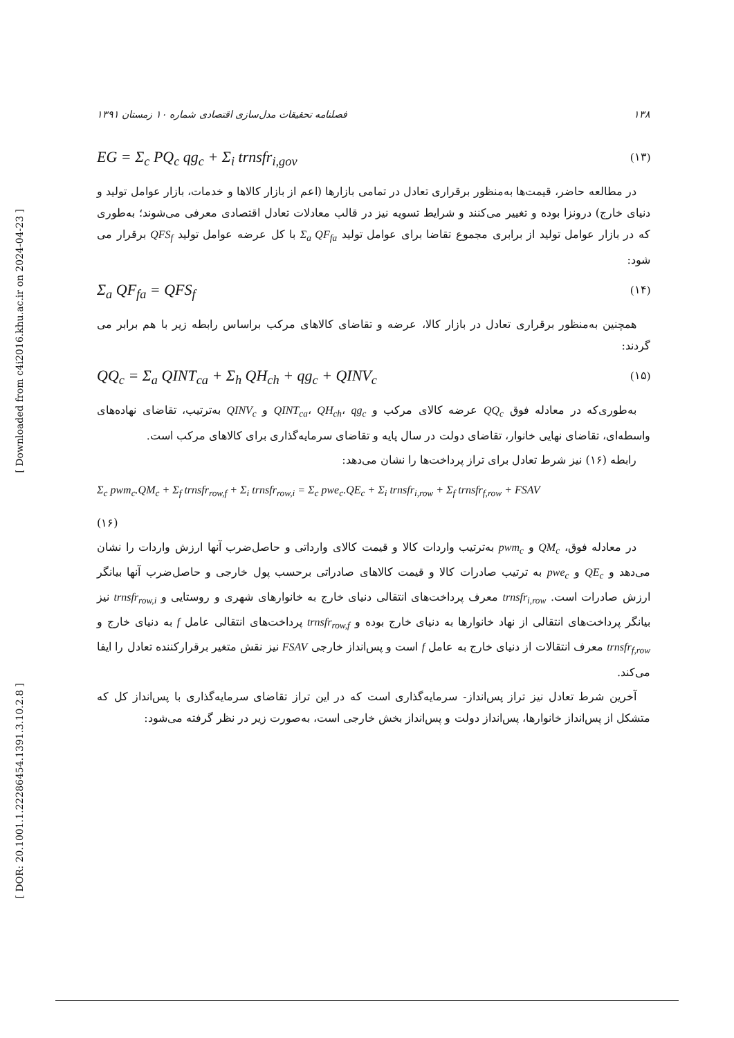[ Downloaded from c4i2016.khu.ac.ir on 2024-04-23 ]
[ DOR: 20.1001.1.22286454.1391.3.10.2.8 ]
۱۳۸ فصلنامه تحقیقات مدل‌سازی اقتصادی شماره ۱۰ زمستان ۱۳۹۱
EG = Σ<sub>c</sub> PQ<sub>c</sub> qg<sub>c</sub> + Σ<sub>i</sub> trnsfr<sub>i,gov</sub> (۱۳)
در مطالعه حاضر، قیمت‌ها به‌منظور برقراری تعادل در تمامی بازارها (اعم از بازار کالاها و خدمات، بازار عوامل تولید و دنیای خارج) درونزا بوده و تغییر می‌کنند و شرایط تسویه نیز در قالب معادلات تعادل اقتصادی معرفی می‌شوند؛ به‌طوری که در بازار عوامل تولید از برابری مجموع تقاضا برای عوامل تولید Σ<sub>a</sub> QF<sub>fa</sub> با کل عرضه عوامل تولید QFS<sub>f</sub> برقرار می شود:
Σ<sub>a</sub> QF<sub>fa</sub> = QFS<sub>f</sub> (۱۴)
همچنین به‌منظور برقراری تعادل در بازار کالا، عرضه و تقاضای کالاهای مرکب براساس رابطه زیر با هم برابر می گردند:
QQ<sub>c</sub> = Σ<sub>a</sub> QINT<sub>ca</sub> + Σ<sub>h</sub> QH<sub>ch</sub> + qg<sub>c</sub> + QINV<sub>c</sub> (۱۵)
به‌طوری‌که در معادله فوق QQ<sub>c</sub> عرضه کالای مرکب و QINT<sub>ca</sub>، QH<sub>ch</sub>، qg<sub>c</sub> و QINV<sub>c</sub> به‌ترتیب، تقاضای نهاده‌های واسطه‌ای، تقاضای نهایی خانوار، تقاضای دولت در سال پایه و تقاضای سرمایه‌گذاری برای کالاهای مرکب است.
رابطه (۱۶) نیز شرط تعادل برای تراز پرداخت‌ها را نشان می‌دهد:
Σ<sub>c</sub> pwm<sub>c</sub>.QM<sub>c</sub> + Σ<sub>f</sub> trnsfr<sub>row,f</sub> + Σ<sub>i</sub> trnsfr<sub>row,i</sub> = Σ<sub>c</sub> pwe<sub>c</sub>.QE<sub>c</sub> + Σ<sub>i</sub> trnsfr<sub>i,row</sub> + Σ<sub>f</sub> trnsfr<sub>f,row</sub> + FSAV
(۱۶)
در معادله فوق، QM<sub>c</sub> و pwm<sub>c</sub> به‌ترتیب واردات کالا و قیمت کالای وارداتی و حاصل‌ضرب آنها ارزش واردات را نشان می‌دهد و QE<sub>c</sub> و pwe<sub>c</sub> به ترتیب صادرات کالا و قیمت کالاهای صادراتی برحسب پول خارجی و حاصل‌ضرب آنها بیانگر ارزش صادرات است. trnsfr<sub>i,row</sub> معرف پرداخت‌های انتقالی دنیای خارج به خانوارهای شهری و روستایی و trnsfr<sub>row,i</sub> نیز بیانگر پرداخت‌های انتقالی از نهاد خانوارها به دنیای خارج بوده و trnsfr<sub>row,f</sub> پرداخت‌های انتقالی عامل f به دنیای خارج و trnsfr<sub>f,row</sub> معرف انتقالات از دنیای خارج به عامل f است و پس‌انداز خارجی FSAV نیز نقش متغیر برقرارکننده تعادل را ایفا می‌کند.
آخرین شرط تعادل نیز تراز پس‌انداز- سرمایه‌گذاری است که در این تراز تقاضای سرمایه‌گذاری با پس‌انداز کل که متشکل از پس‌انداز خانوارها، پس‌انداز دولت و پس‌انداز بخش خارجی است، به‌صورت زیر در نظر گرفته می‌شود: